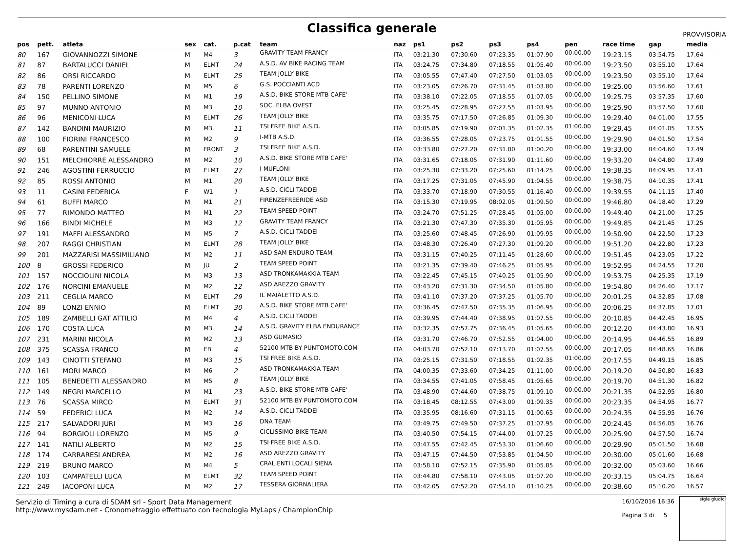Classifica generale
PROVVISORIA
| pos | pett. | atleta | sex | cat. | p.cat | team | naz | ps1 | ps2 | ps3 | ps4 | pen | race time | gap | media |
| --- | --- | --- | --- | --- | --- | --- | --- | --- | --- | --- | --- | --- | --- | --- | --- |
| 80 | 167 | GIOVANNOZZI SIMONE | M | M4 | 3 | GRAVITY TEAM FRANCY | ITA | 03:21.30 | 07:30.60 | 07:23.35 | 01:07.90 | 00:00.00 | 19:23.15 | 03:54.75 | 17.64 |
| 81 | 87 | BARTALUCCI DANIEL | M | ELMT | 24 | A.S.D. AV BIKE RACING TEAM | ITA | 03:24.75 | 07:34.80 | 07:18.55 | 01:05.40 | 00:00.00 | 19:23.50 | 03:55.10 | 17.64 |
| 82 | 86 | ORSI RICCARDO | M | ELMT | 25 | TEAM JOLLY BIKE | ITA | 03:05.55 | 07:47.40 | 07:27.50 | 01:03.05 | 00:00.00 | 19:23.50 | 03:55.10 | 17.64 |
| 83 | 78 | PARENTI LORENZO | M | M5 | 6 | G.S. POCCIANTI ACD | ITA | 03:23.05 | 07:26.70 | 07:31.45 | 01:03.80 | 00:00.00 | 19:25.00 | 03:56.60 | 17.61 |
| 84 | 150 | PELLINO SIMONE | M | M1 | 19 | A.S.D. BIKE STORE MTB CAFE' | ITA | 03:38.10 | 07:22.05 | 07:18.55 | 01:07.05 | 00:00.00 | 19:25.75 | 03:57.35 | 17.60 |
| 85 | 97 | MUNNO ANTONIO | M | M3 | 10 | SOC. ELBA OVEST | ITA | 03:25.45 | 07:28.95 | 07:27.55 | 01:03.95 | 00:00.00 | 19:25.90 | 03:57.50 | 17.60 |
| 86 | 96 | MENICONI LUCA | M | ELMT | 26 | TEAM JOLLY BIKE | ITA | 03:35.75 | 07:17.50 | 07:26.85 | 01:09.30 | 00:00.00 | 19:29.40 | 04:01.00 | 17.55 |
| 87 | 142 | BANDINI MAURIZIO | M | M3 | 11 | TSI FREE BIKE A.S.D. | ITA | 03:05.85 | 07:19.90 | 07:01.35 | 01:02.35 | 01:00.00 | 19:29.45 | 04:01.05 | 17.55 |
| 88 | 100 | FIORINI FRANCESCO | M | M2 | 9 | I-MTB A.S.D. | ITA | 03:36.55 | 07:28.05 | 07:23.75 | 01:01.55 | 00:00.00 | 19:29.90 | 04:01.50 | 17.54 |
| 89 | 68 | PARENTINI SAMUELE | M | FRONT | 3 | TSI FREE BIKE A.S.D. | ITA | 03:33.80 | 07:27.20 | 07:31.80 | 01:00.20 | 00:00.00 | 19:33.00 | 04:04.60 | 17.49 |
| 90 | 151 | MELCHIORRE ALESSANDRO | M | M2 | 10 | A.S.D. BIKE STORE MTB CAFE' | ITA | 03:31.65 | 07:18.05 | 07:31.90 | 01:11.60 | 00:00.00 | 19:33.20 | 04:04.80 | 17.49 |
| 91 | 246 | AGOSTINI FERRUCCIO | M | ELMT | 27 | I MUFLONI | ITA | 03:25.30 | 07:33.20 | 07:25.60 | 01:14.25 | 00:00.00 | 19:38.35 | 04:09.95 | 17.41 |
| 92 | 85 | ROSSI ANTONIO | M | M1 | 20 | TEAM JOLLY BIKE | ITA | 03:17.25 | 07:31.05 | 07:45.90 | 01:04.55 | 00:00.00 | 19:38.75 | 04:10.35 | 17.41 |
| 93 | 11 | CASINI FEDERICA | F | W1 | 1 | A.S.D. CICLI TADDEI | ITA | 03:33.70 | 07:18.90 | 07:30.55 | 01:16.40 | 00:00.00 | 19:39.55 | 04:11.15 | 17.40 |
| 94 | 61 | BUFFI MARCO | M | M1 | 21 | FIRENZEFREERIDE ASD | ITA | 03:15.30 | 07:19.95 | 08:02.05 | 01:09.50 | 00:00.00 | 19:46.80 | 04:18.40 | 17.29 |
| 95 | 77 | RIMONDO MATTEO | M | M1 | 22 | TEAM SPEED POINT | ITA | 03:24.70 | 07:51.25 | 07:28.45 | 01:05.00 | 00:00.00 | 19:49.40 | 04:21.00 | 17.25 |
| 96 | 166 | BINDI MICHELE | M | M3 | 12 | GRAVITY TEAM FRANCY | ITA | 03:21.30 | 07:47.30 | 07:35.30 | 01:05.95 | 00:00.00 | 19:49.85 | 04:21.45 | 17.25 |
| 97 | 191 | MAFFI ALESSANDRO | M | M5 | 7 | A.S.D. CICLI TADDEI | ITA | 03:25.60 | 07:48.45 | 07:26.90 | 01:09.95 | 00:00.00 | 19:50.90 | 04:22.50 | 17.23 |
| 98 | 207 | RAGGI CHRISTIAN | M | ELMT | 28 | TEAM JOLLY BIKE | ITA | 03:48.30 | 07:26.40 | 07:27.30 | 01:09.20 | 00:00.00 | 19:51.20 | 04:22.80 | 17.23 |
| 99 | 201 | MAZZARISI MASSIMILIANO | M | M2 | 11 | ASD SAM ENDURO TEAM | ITA | 03:31.15 | 07:40.25 | 07:11.45 | 01:28.60 | 00:00.00 | 19:51.45 | 04:23.05 | 17.22 |
| 100 | 8 | GROSSI FEDERICO | M | JU | 2 | TEAM SPEED POINT | ITA | 03:21.35 | 07:39.40 | 07:46.25 | 01:05.95 | 00:00.00 | 19:52.95 | 04:24.55 | 17.20 |
| 101 | 157 | NOCCIOLINI NICOLA | M | M3 | 13 | ASD TRONKAMAKKIA TEAM | ITA | 03:22.45 | 07:45.15 | 07:40.25 | 01:05.90 | 00:00.00 | 19:53.75 | 04:25.35 | 17.19 |
| 102 | 176 | NORCINI EMANUELE | M | M2 | 12 | ASD AREZZO GRAVITY | ITA | 03:43.20 | 07:31.30 | 07:34.50 | 01:05.80 | 00:00.00 | 19:54.80 | 04:26.40 | 17.17 |
| 103 | 211 | CEGLIA MARCO | M | ELMT | 29 | IL MAIALETTO A.S.D. | ITA | 03:41.10 | 07:37.20 | 07:37.25 | 01:05.70 | 00:00.00 | 20:01.25 | 04:32.85 | 17.08 |
| 104 | 89 | LONZI ENNIO | M | ELMT | 30 | A.S.D. BIKE STORE MTB CAFE' | ITA | 03:36.45 | 07:47.50 | 07:35.35 | 01:06.95 | 00:00.00 | 20:06.25 | 04:37.85 | 17.01 |
| 105 | 189 | ZAMBELLI GAT ATTILIO | M | M4 | 4 | A.S.D. CICLI TADDEI | ITA | 03:39.95 | 07:44.40 | 07:38.95 | 01:07.55 | 00:00.00 | 20:10.85 | 04:42.45 | 16.95 |
| 106 | 170 | COSTA LUCA | M | M3 | 14 | A.S.D. GRAVITY ELBA ENDURANCE | ITA | 03:32.35 | 07:57.75 | 07:36.45 | 01:05.65 | 00:00.00 | 20:12.20 | 04:43.80 | 16.93 |
| 107 | 231 | MARINI NICOLA | M | M2 | 13 | ASD GUMASIO | ITA | 03:31.70 | 07:46.70 | 07:52.55 | 01:04.00 | 00:00.00 | 20:14.95 | 04:46.55 | 16.89 |
| 108 | 375 | SCASSA FRANCO | M | EB | 4 | 52100 MTB BY PUNTOMOTO.COM | ITA | 04:03.70 | 07:52.10 | 07:13.70 | 01:07.55 | 00:00.00 | 20:17.05 | 04:48.65 | 16.86 |
| 109 | 143 | CINOTTI STEFANO | M | M3 | 15 | TSI FREE BIKE A.S.D. | ITA | 03:25.15 | 07:31.50 | 07:18.55 | 01:02.35 | 01:00.00 | 20:17.55 | 04:49.15 | 16.85 |
| 110 | 161 | MORI MARCO | M | M6 | 2 | ASD TRONKAMAKKIA TEAM | ITA | 04:00.35 | 07:33.60 | 07:34.25 | 01:11.00 | 00:00.00 | 20:19.20 | 04:50.80 | 16.83 |
| 111 | 105 | BENEDETTI ALESSANDRO | M | M5 | 8 | TEAM JOLLY BIKE | ITA | 03:34.55 | 07:41.05 | 07:58.45 | 01:05.65 | 00:00.00 | 20:19.70 | 04:51.30 | 16.82 |
| 112 | 149 | NEGRI MARCELLO | M | M1 | 23 | A.S.D. BIKE STORE MTB CAFE' | ITA | 03:48.90 | 07:44.60 | 07:38.75 | 01:09.10 | 00:00.00 | 20:21.35 | 04:52.95 | 16.80 |
| 113 | 76 | SCASSA MIRCO | M | ELMT | 31 | 52100 MTB BY PUNTOMOTO.COM | ITA | 03:18.45 | 08:12.55 | 07:43.00 | 01:09.35 | 00:00.00 | 20:23.35 | 04:54.95 | 16.77 |
| 114 | 59 | FEDERICI LUCA | M | M2 | 14 | A.S.D. CICLI TADDEI | ITA | 03:35.95 | 08:16.60 | 07:31.15 | 01:00.65 | 00:00.00 | 20:24.35 | 04:55.95 | 16.76 |
| 115 | 217 | SALVADORI JURI | M | M3 | 16 | DNA TEAM | ITA | 03:49.75 | 07:49.50 | 07:37.25 | 01:07.95 | 00:00.00 | 20:24.45 | 04:56.05 | 16.76 |
| 116 | 94 | BORGIOLI LORENZO | M | M5 | 9 | CICLISSIMO BIKE TEAM | ITA | 03:40.50 | 07:54.15 | 07:44.00 | 01:07.25 | 00:00.00 | 20:25.90 | 04:57.50 | 16.74 |
| 117 | 141 | NATILI ALBERTO | M | M2 | 15 | TSI FREE BIKE A.S.D. | ITA | 03:47.55 | 07:42.45 | 07:53.30 | 01:06.60 | 00:00.00 | 20:29.90 | 05:01.50 | 16.68 |
| 118 | 174 | CARRARESI ANDREA | M | M2 | 16 | ASD AREZZO GRAVITY | ITA | 03:47.15 | 07:44.50 | 07:53.85 | 01:04.50 | 00:00.00 | 20:30.00 | 05:01.60 | 16.68 |
| 119 | 219 | BRUNO MARCO | M | M4 | 5 | CRAL ENTI LOCALI SIENA | ITA | 03:58.10 | 07:52.15 | 07:35.90 | 01:05.85 | 00:00.00 | 20:32.00 | 05:03.60 | 16.66 |
| 120 | 103 | CAMPATELLI LUCA | M | ELMT | 32 | TEAM SPEED POINT | ITA | 03:44.80 | 07:58.10 | 07:43.05 | 01:07.20 | 00:00.00 | 20:33.15 | 05:04.75 | 16.64 |
| 121 | 249 | IACOPONI LUCA | M | M2 | 17 | TESSERA GIORNALIERA | ITA | 03:42.05 | 07:52.20 | 07:54.10 | 01:10.25 | 00:00.00 | 20:38.60 | 05:10.20 | 16.57 |
Servizio di Timing a cura di SDAM srl - Sport Data Management
http://www.mysdam.net - Cronometraggio effettuato con tecnologia MyLaps / ChampionChip
16/10/2016 16:36
Pagina 3 di 5
sigle giudici